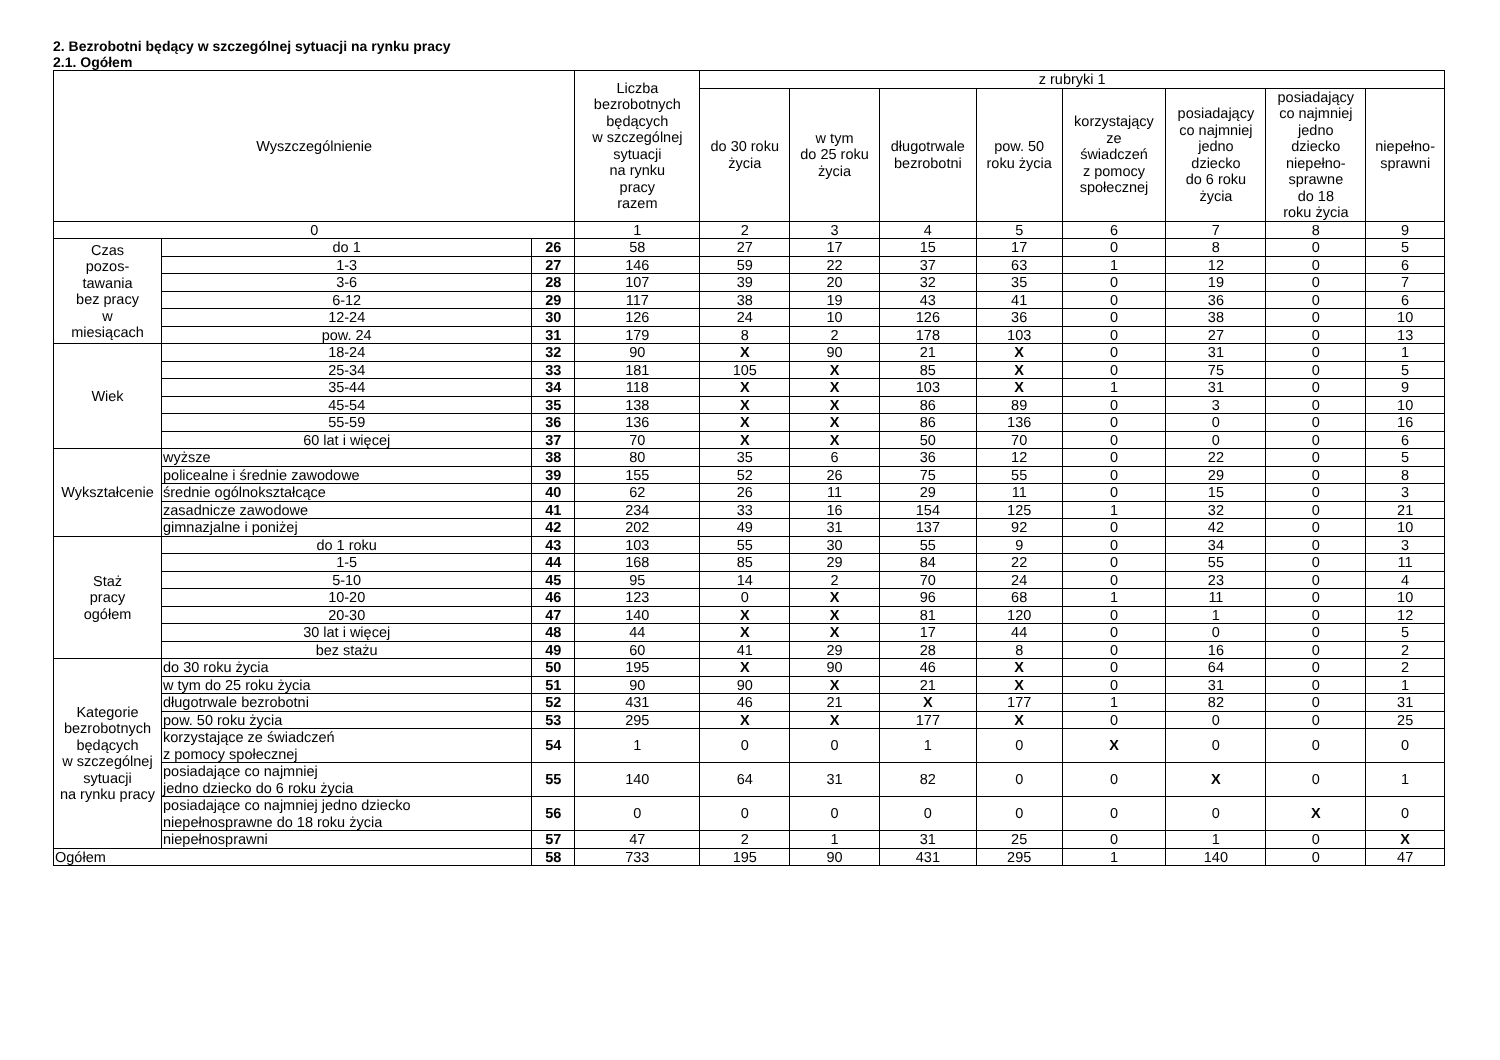2. Bezrobotni będący w szczególnej sytuacji na rynku pracy
2.1. Ogółem
| Wyszczególnienie | | | Liczba bezrobotnych będących w szczególnej sytuacji na rynku pracy razem | z rubryki 1 | | | | | | | |
| --- | --- | --- | --- | --- | --- | --- | --- | --- | --- | --- | --- |
| | | | | do 30 roku życia | w tym do 25 roku życia | długotrwale bezrobotni | pow. 50 roku życia | korzystający ze świadczeń z pomocy społecznej | posiadający co najmniej jedno dziecko do 6 roku życia | posiadający co najmniej jedno dziecko niepełno- sprawne do 18 roku życia | niepełno- sprawni |
| 0 | | | 1 | 2 | 3 | 4 | 5 | 6 | 7 | 8 | 9 |
| Czas pozos- tawania bez pracy w miesiącach | do 1 | 26 | 58 | 27 | 17 | 15 | 17 | 0 | 8 | 0 | 5 |
| | 1-3 | 27 | 146 | 59 | 22 | 37 | 63 | 1 | 12 | 0 | 6 |
| | 3-6 | 28 | 107 | 39 | 20 | 32 | 35 | 0 | 19 | 0 | 7 |
| | 6-12 | 29 | 117 | 38 | 19 | 43 | 41 | 0 | 36 | 0 | 6 |
| | 12-24 | 30 | 126 | 24 | 10 | 126 | 36 | 0 | 38 | 0 | 10 |
| | pow. 24 | 31 | 179 | 8 | 2 | 178 | 103 | 0 | 27 | 0 | 13 |
| Wiek | 18-24 | 32 | 90 | X | 90 | 21 | X | 0 | 31 | 0 | 1 |
| | 25-34 | 33 | 181 | 105 | X | 85 | X | 0 | 75 | 0 | 5 |
| | 35-44 | 34 | 118 | X | X | 103 | X | 1 | 31 | 0 | 9 |
| | 45-54 | 35 | 138 | X | X | 86 | 89 | 0 | 3 | 0 | 10 |
| | 55-59 | 36 | 136 | X | X | 86 | 136 | 0 | 0 | 0 | 16 |
| | 60 lat i więcej | 37 | 70 | X | X | 50 | 70 | 0 | 0 | 0 | 6 |
| Wykształcenie | wyższe | 38 | 80 | 35 | 6 | 36 | 12 | 0 | 22 | 0 | 5 |
| | policealne i średnie zawodowe | 39 | 155 | 52 | 26 | 75 | 55 | 0 | 29 | 0 | 8 |
| | średnie ogólnokształcące | 40 | 62 | 26 | 11 | 29 | 11 | 0 | 15 | 0 | 3 |
| | zasadnicze zawodowe | 41 | 234 | 33 | 16 | 154 | 125 | 1 | 32 | 0 | 21 |
| | gimnazjalne i poniżej | 42 | 202 | 49 | 31 | 137 | 92 | 0 | 42 | 0 | 10 |
| Staż pracy ogółem | do 1 roku | 43 | 103 | 55 | 30 | 55 | 9 | 0 | 34 | 0 | 3 |
| | 1-5 | 44 | 168 | 85 | 29 | 84 | 22 | 0 | 55 | 0 | 11 |
| | 5-10 | 45 | 95 | 14 | 2 | 70 | 24 | 0 | 23 | 0 | 4 |
| | 10-20 | 46 | 123 | 0 | X | 96 | 68 | 1 | 11 | 0 | 10 |
| | 20-30 | 47 | 140 | X | X | 81 | 120 | 0 | 1 | 0 | 12 |
| | 30 lat i więcej | 48 | 44 | X | X | 17 | 44 | 0 | 0 | 0 | 5 |
| | bez stażu | 49 | 60 | 41 | 29 | 28 | 8 | 0 | 16 | 0 | 2 |
| Kategorie bezrobotnych będących w szczególnej sytuacji na rynku pracy | do 30 roku życia | 50 | 195 | X | 90 | 46 | X | 0 | 64 | 0 | 2 |
| | w tym do 25 roku życia | 51 | 90 | 90 | X | 21 | X | 0 | 31 | 0 | 1 |
| | długotrwale bezrobotni | 52 | 431 | 46 | 21 | X | 177 | 1 | 82 | 0 | 31 |
| | pow. 50 roku życia | 53 | 295 | X | X | 177 | X | 0 | 0 | 0 | 25 |
| | korzystające ze świadczeń z pomocy społecznej | 54 | 1 | 0 | 0 | 1 | 0 | X | 0 | 0 | 0 |
| | posiadające co najmniej jedno dziecko do 6 roku życia | 55 | 140 | 64 | 31 | 82 | 0 | 0 | X | 0 | 1 |
| | posiadające co najmniej jedno dziecko niepełnosprawne do 18 roku życia | 56 | 0 | 0 | 0 | 0 | 0 | 0 | 0 | X | 0 |
| | niepełnosprawni | 57 | 47 | 2 | 1 | 31 | 25 | 0 | 1 | 0 | X |
| Ogółem | | 58 | 733 | 195 | 90 | 431 | 295 | 1 | 140 | 0 | 47 |